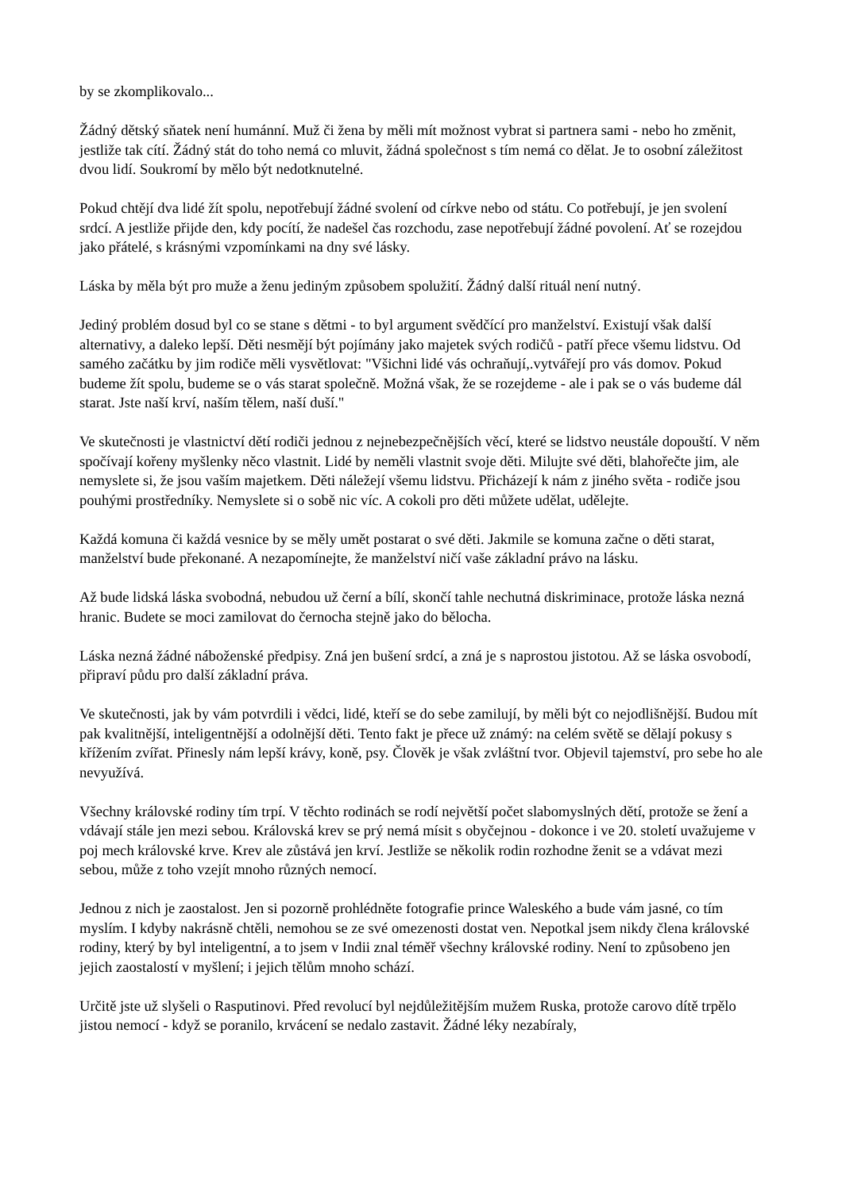by se zkomplikovalo...
Žádný dětský sňatek není humánní. Muž či žena by měli mít možnost vybrat si partnera sami - nebo ho změnit, jestliže tak cítí. Žádný stát do toho nemá co mluvit, žádná společnost s tím nemá co dělat. Je to osobní záležitost dvou lidí. Soukromí by mělo být nedotknutelné.
Pokud chtějí dva lidé žít spolu, nepotřebují žádné svolení od církve nebo od státu. Co potřebují, je jen svolení srdcí. A jestliže přijde den, kdy pocítí, že nadešel čas rozchodu, zase nepotřebují žádné povolení. Ať se rozejdou jako přátelé, s krásnými vzpomínkami na dny své lásky.
Láska by měla být pro muže a ženu jediným způsobem spolužití. Žádný další rituál není nutný.
Jediný problém dosud byl co se stane s dětmi - to byl argument svědčící pro manželství. Existují však další alternativy, a daleko lepší. Děti nesmějí být pojímány jako majetek svých rodičů - patří přece všemu lidstvu. Od samého začátku by jim rodiče měli vysvětlovat: "Všichni lidé vás ochraňují,.vytvářejí pro vás domov. Pokud budeme žít spolu, budeme se o vás starat společně. Možná však, že se rozejdeme - ale i pak se o vás budeme dál starat. Jste naší krví, naším tělem, naší duší."
Ve skutečnosti je vlastnictví dětí rodiči jednou z nejnebezpečnějších věcí, které se lidstvo neustále dopouští. V něm spočívají kořeny myšlenky něco vlastnit. Lidé by neměli vlastnit svoje děti. Milujte své děti, blahořečte jim, ale nemyslete si, že jsou vaším majetkem. Děti náležejí všemu lidstvu. Přicházejí k nám z jiného světa - rodiče jsou pouhými prostředníky. Nemyslete si o sobě nic víc. A cokoli pro děti můžete udělat, udělejte.
Každá komuna či každá vesnice by se měly umět postarat o své děti. Jakmile se komuna začne o děti starat, manželství bude překonané. A nezapomínejte, že manželství ničí vaše základní právo na lásku.
Až bude lidská láska svobodná, nebudou už černí a bílí, skončí tahle nechutná diskriminace, protože láska nezná hranic. Budete se moci zamilovat do černocha stejně jako do bělocha.
Láska nezná žádné náboženské předpisy. Zná jen bušení srdcí, a zná je s naprostou jistotou. Až se láska osvobodí, připraví půdu pro další základní práva.
Ve skutečnosti, jak by vám potvrdili i vědci, lidé, kteří se do sebe zamilují, by měli být co nejodlišnější. Budou mít pak kvalitnější, inteligentnější a odolnější děti. Tento fakt je přece už známý: na celém světě se dělají pokusy s křížením zvířat. Přinesly nám lepší krávy, koně, psy. Člověk je však zvláštní tvor. Objevil tajemství, pro sebe ho ale nevyužívá.
Všechny královské rodiny tím trpí. V těchto rodinách se rodí největší počet slabomyslných dětí, protože se žení a vdávají stále jen mezi sebou. Královská krev se prý nemá mísit s obyčejnou - dokonce i ve 20. století uvažujeme v poj mech královské krve. Krev ale zůstává jen krví. Jestliže se několik rodin rozhodne ženit se a vdávat mezi sebou, může z toho vzejít mnoho různých nemocí.
Jednou z nich je zaostalost. Jen si pozorně prohlédněte fotografie prince Waleského a bude vám jasné, co tím myslím. I kdyby nakrásně chtěli, nemohou se ze své omezenosti dostat ven. Nepotkal jsem nikdy člena královské rodiny, který by byl inteligentní, a to jsem v Indii znal téměř všechny královské rodiny. Není to způsobeno jen jejich zaostalostí v myšlení; i jejich tělům mnoho schází.
Určitě jste už slyšeli o Rasputinovi. Před revolucí byl nejdůležitějším mužem Ruska, protože carovo dítě trpělo jistou nemocí - když se poranilo, krvácení se nedalo zastavit. Žádné léky nezabíraly,